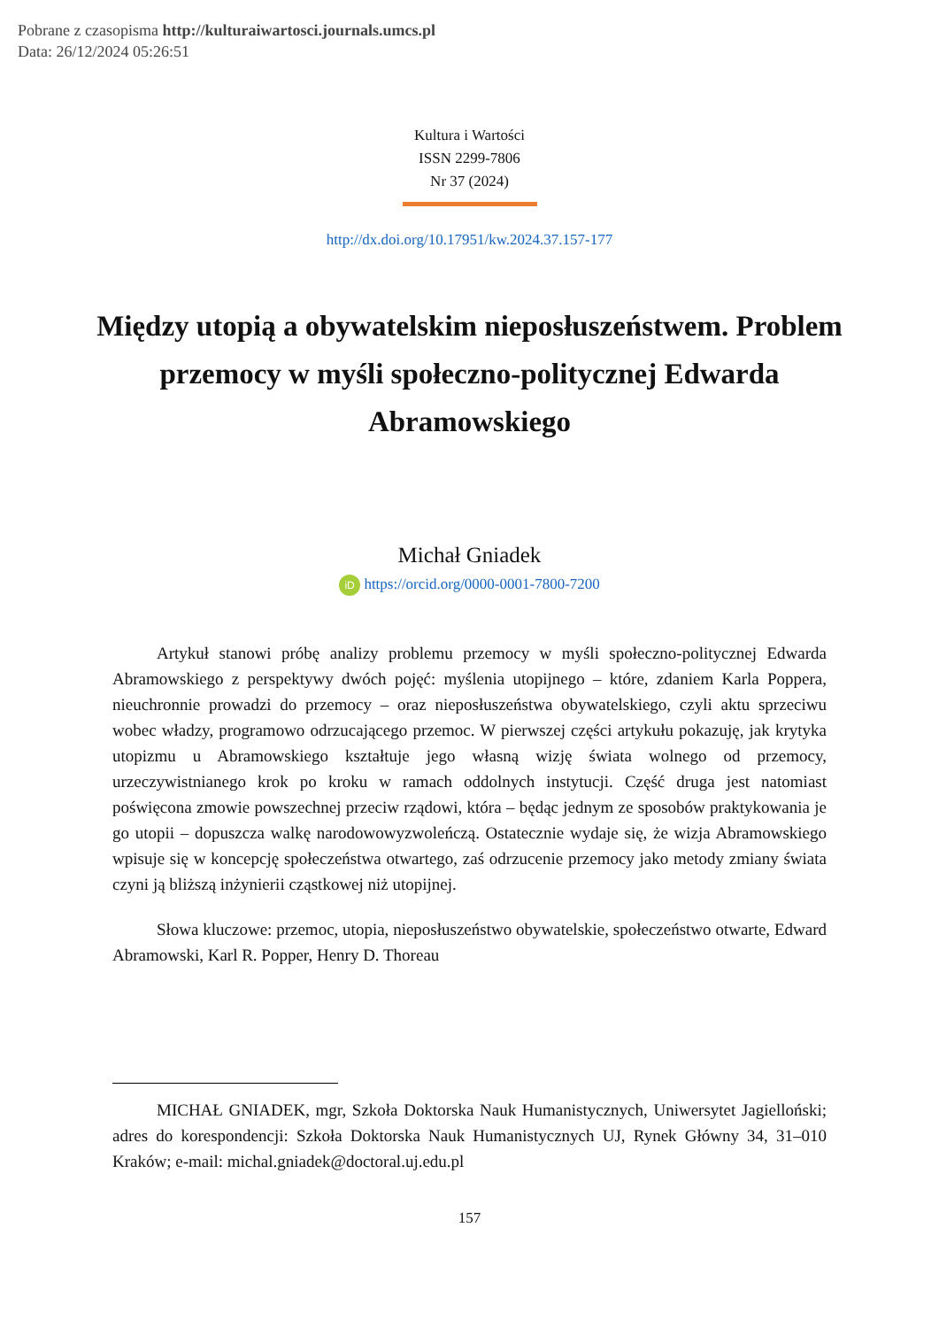Pobrane z czasopisma http://kulturaiwartosci.journals.umcs.pl
Data: 26/12/2024 05:26:51
Kultura i Wartości
ISSN 2299-7806
Nr 37 (2024)
http://dx.doi.org/10.17951/kw.2024.37.157-177
Między utopią a obywatelskim nieposłuszeństwem. Problem przemocy w myśli społeczno-politycznej Edwarda Abramowskiego
Michał Gniadek
iD https://orcid.org/0000-0001-7800-7200
Artykuł stanowi próbę analizy problemu przemocy w myśli społeczno-politycznej Edwarda Abramowskiego z perspektywy dwóch pojęć: myślenia utopijnego – które, zdaniem Karla Poppera, nieuchronnie prowadzi do przemocy – oraz nieposłuszeństwa obywatelskiego, czyli aktu sprzeciwu wobec władzy, programowo odrzucającego przemoc. W pierwszej części artykułu pokazuję, jak krytyka utopizmu u Abramowskiego kształtuje jego własną wizję świata wolnego od przemocy, urzeczywistnianego krok po kroku w ramach oddolnych instytucji. Część druga jest natomiast poświęcona zmowie powszechnej przeciw rządowi, która – będąc jednym ze sposobów praktykowania je go utopii – dopuszcza walkę narodowowyzwoleńczą. Ostatecznie wydaje się, że wizja Abramowskiego wpisuje się w koncepcję społeczeństwa otwartego, zaś odrzucenie przemocy jako metody zmiany świata czyni ją bliższą inżynierii cząstkowej niż utopijnej.
Słowa kluczowe: przemoc, utopia, nieposłuszeństwo obywatelskie, społeczeństwo otwarte, Edward Abramowski, Karl R. Popper, Henry D. Thoreau
MICHAŁ GNIADEK, mgr, Szkoła Doktorska Nauk Humanistycznych, Uniwersytet Jagielloński; adres do korespondencji: Szkoła Doktorska Nauk Humanistycznych UJ, Rynek Główny 34, 31–010 Kraków; e-mail: michal.gniadek@doctoral.uj.edu.pl
157